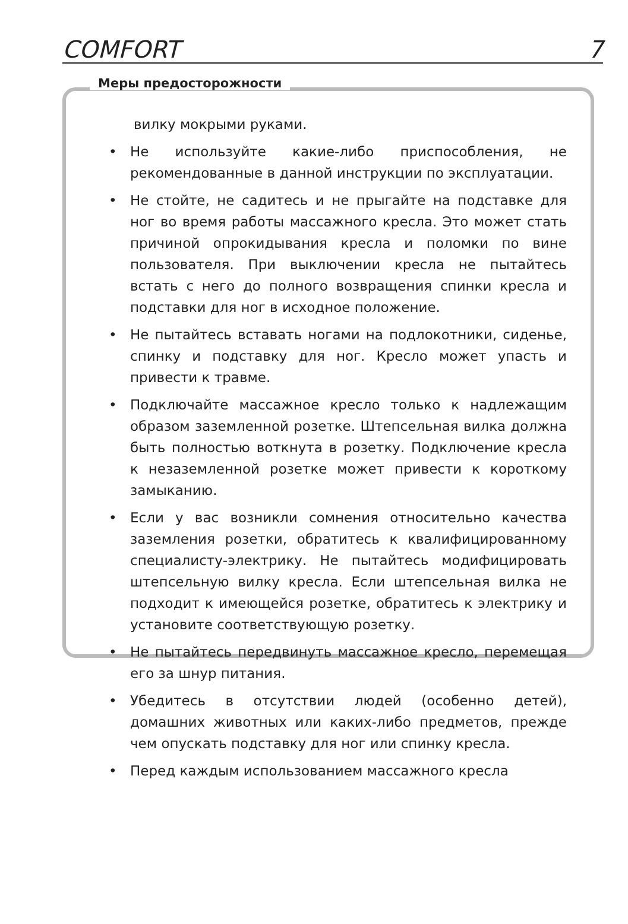COMFORT 7
Меры предосторожности
вилку мокрыми руками.
• Не используйте какие-либо приспособления, не рекомендованные в данной инструкции по эксплуатации.
• Не стойте, не садитесь и не прыгайте на подставке для ног во время работы массажного кресла. Это может стать причиной опрокидывания кресла и поломки по вине пользователя. При выключении кресла не пытайтесь встать с него до полного возвращения спинки кресла и подставки для ног в исходное положение.
• Не пытайтесь вставать ногами на подлокотники, сиденье, спинку и подставку для ног. Кресло может упасть и привести к травме.
• Подключайте массажное кресло только к надлежащим образом заземленной розетке. Штепсельная вилка должна быть полностью воткнута в розетку. Подключение кресла к незаземленной розетке может привести к короткому замыканию.
• Если у вас возникли сомнения относительно качества заземления розетки, обратитесь к квалифицированному специалисту-электрику. Не пытайтесь модифицировать штепсельную вилку кресла. Если штепсельная вилка не подходит к имеющейся розетке, обратитесь к электрику и установите соответствующую розетку.
• Не пытайтесь передвинуть массажное кресло, перемещая его за шнур питания.
• Убедитесь в отсутствии людей (особенно детей), домашних животных или каких-либо предметов, прежде чем опускать подставку для ног или спинку кресла.
• Перед каждым использованием массажного кресла